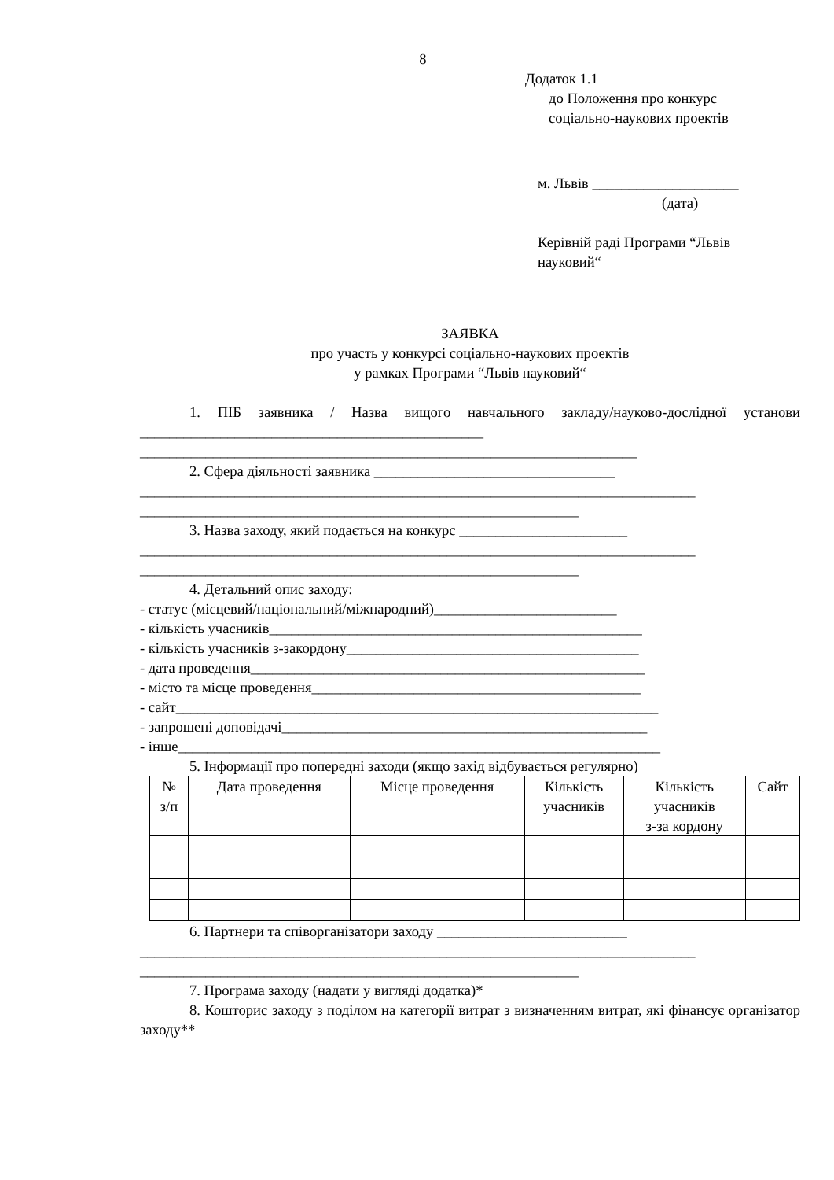8
Додаток 1.1
до Положення про конкурс
соціально-наукових проектів
м. Львів ____________________
(дата)
Керівній раді Програми “Львів
науковий“
ЗАЯВКА
про участь у конкурсі соціально-наукових проектів
у рамках Програми “Львів науковий“
1. ПІБ заявника / Назва вищого навчального закладу/науково-дослідної установи _______________________________________________
____________________________________________________________________
2. Сфера діяльності заявника _________________________________
____________________________________________________________________________
____________________________________________________________
3. Назва заходу, який подається на конкурс _______________________
____________________________________________________________________________
____________________________________________________________
4. Детальний опис заходу:
- статус (місцевий/національний/міжнародний)_________________________
- кількість учасників___________________________________________________
- кількість учасників з-закордону________________________________________
- дата проведення______________________________________________________
- місто та місце проведення_____________________________________________
- сайт__________________________________________________________________
- запрошені доповідачі__________________________________________________
- інше__________________________________________________________________
5. Інформації про попередні заходи (якщо захід відбувається регулярно)
| № з/п | Дата проведення | Місце проведення | Кількість учасників | Кількість учасників з-за кордону | Сайт |
| --- | --- | --- | --- | --- | --- |
6. Партнери та співорганізатори заходу __________________________
____________________________________________________________________________
____________________________________________________________
7. Програма заходу (надати у вигляді додатка)*
8. Кошторис заходу з поділом на категорії витрат з визначенням витрат, які фінансує організатор заходу**